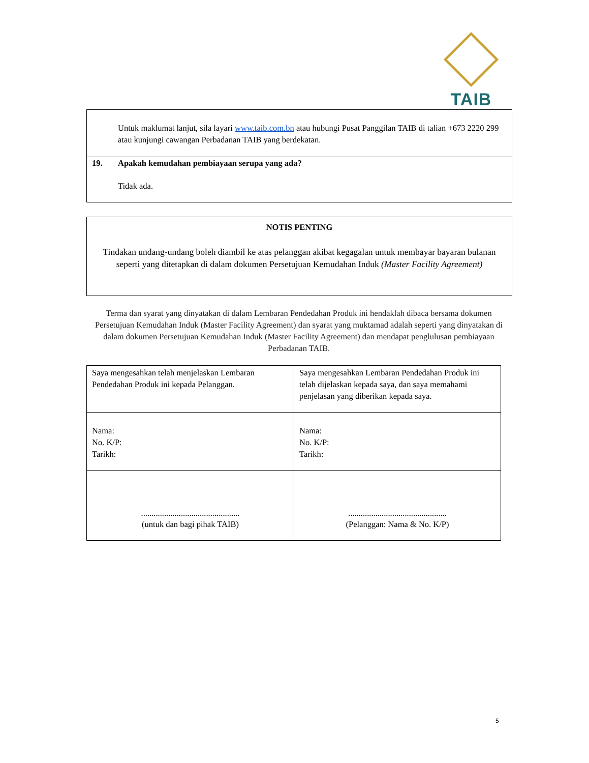TAIB
Untuk maklumat lanjut, sila layari www.taib.com.bn atau hubungi Pusat Panggilan TAIB di talian +673 2220 299 atau kunjungi cawangan Perbadanan TAIB yang berdekatan.
19. Apakah kemudahan pembiayaan serupa yang ada?
Tidak ada.
NOTIS PENTING
Tindakan undang-undang boleh diambil ke atas pelanggan akibat kegagalan untuk membayar bayaran bulanan seperti yang ditetapkan di dalam dokumen Persetujuan Kemudahan Induk (Master Facility Agreement)
Terma dan syarat yang dinyatakan di dalam Lembaran Pendedahan Produk ini hendaklah dibaca bersama dokumen Persetujuan Kemudahan Induk (Master Facility Agreement) dan syarat yang muktamad adalah seperti yang dinyatakan di dalam dokumen Persetujuan Kemudahan Induk (Master Facility Agreement) dan mendapat penglulusan pembiayaan Perbadanan TAIB.
| Saya mengesahkan telah menjelaskan Lembaran Pendedahan Produk ini kepada Pelanggan. | Saya mengesahkan Lembaran Pendedahan Produk ini telah dijelaskan kepada saya, dan saya memahami penjelasan yang diberikan kepada saya. |
| Nama: No. K/P: Tarikh: | Nama: No. K/P: Tarikh: |
| ............................................... (untuk dan bagi pihak TAIB) | ............................................... (Pelanggan: Nama & No. K/P) |
5